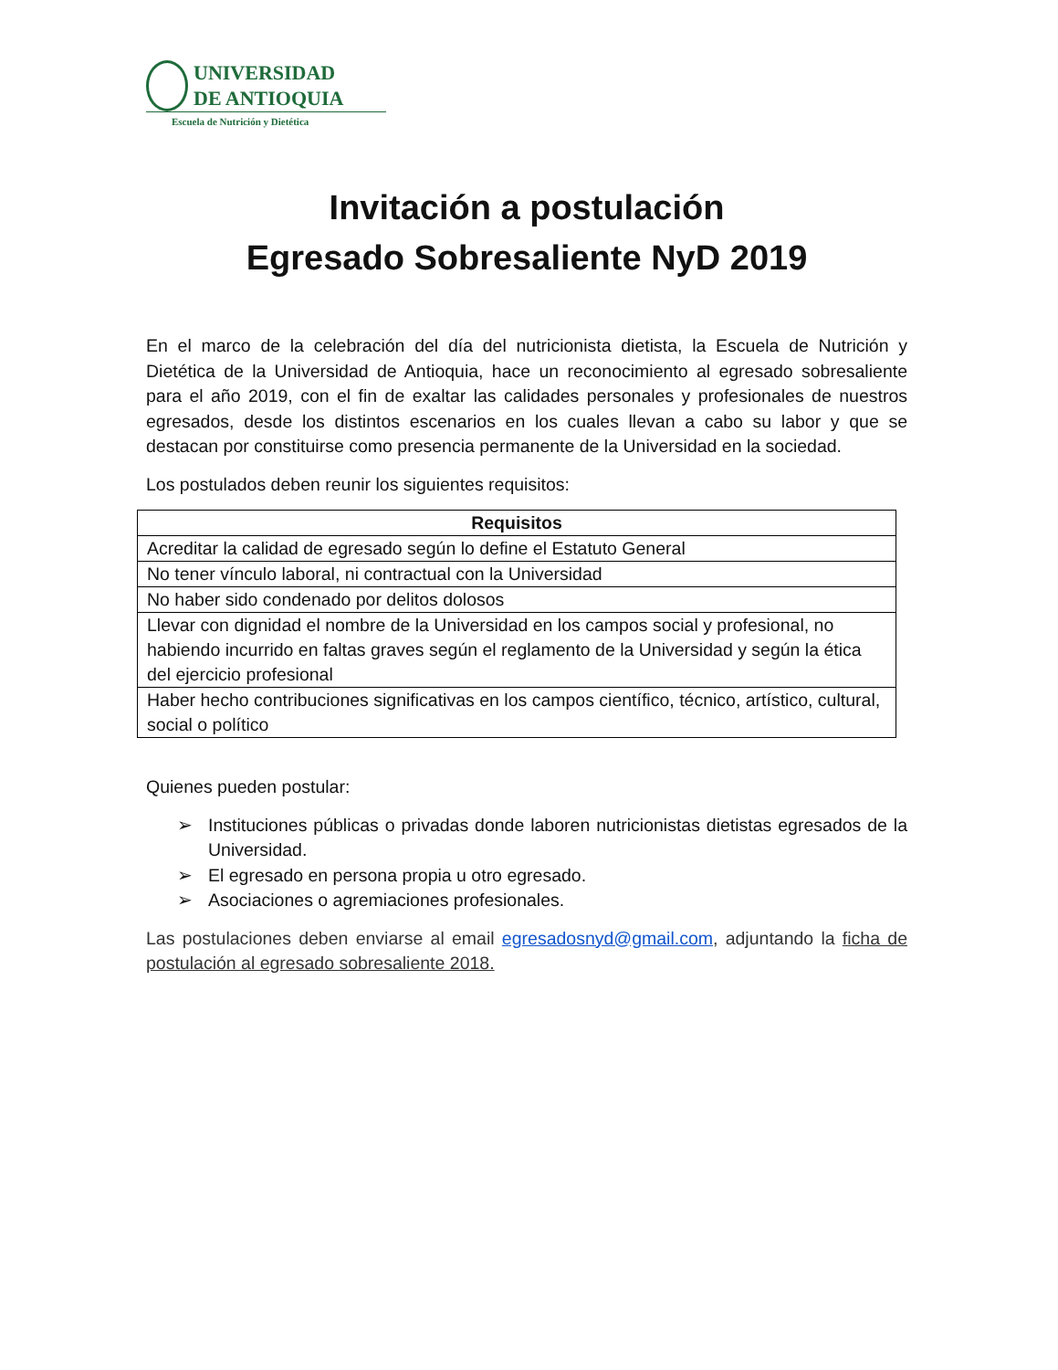UNIVERSIDAD
DE ANTIOQUIA
Escuela de Nutrición y Dietética
Invitación a postulación
Egresado Sobresaliente NyD 2019
En el marco de la celebración del día del nutricionista dietista, la Escuela de Nutrición y Dietética de la Universidad de Antioquia, hace un reconocimiento al egresado sobresaliente para el año 2019, con el fin de exaltar las calidades personales y profesionales de nuestros egresados, desde los distintos escenarios en los cuales llevan a cabo su labor y que se destacan por constituirse como presencia permanente de la Universidad en la sociedad.
Los postulados deben reunir los siguientes requisitos:
| Requisitos |
| --- |
| Acreditar la calidad de egresado según lo define el Estatuto General |
| No tener vínculo laboral, ni contractual con la Universidad |
| No haber sido condenado por delitos dolosos |
| Llevar con dignidad el nombre de la Universidad en los campos social y profesional, no habiendo incurrido en faltas graves según el reglamento de la Universidad y según la ética del ejercicio profesional |
| Haber hecho contribuciones significativas en los campos científico, técnico, artístico, cultural, social o político |
Quienes pueden postular:
➢ Instituciones públicas o privadas donde laboren nutricionistas dietistas egresados de la Universidad.
➢ El egresado en persona propia u otro egresado.
➢ Asociaciones o agremiaciones profesionales.
Las postulaciones deben enviarse al email egresadosnyd@gmail.com, adjuntando la ficha de postulación al egresado sobresaliente 2018.